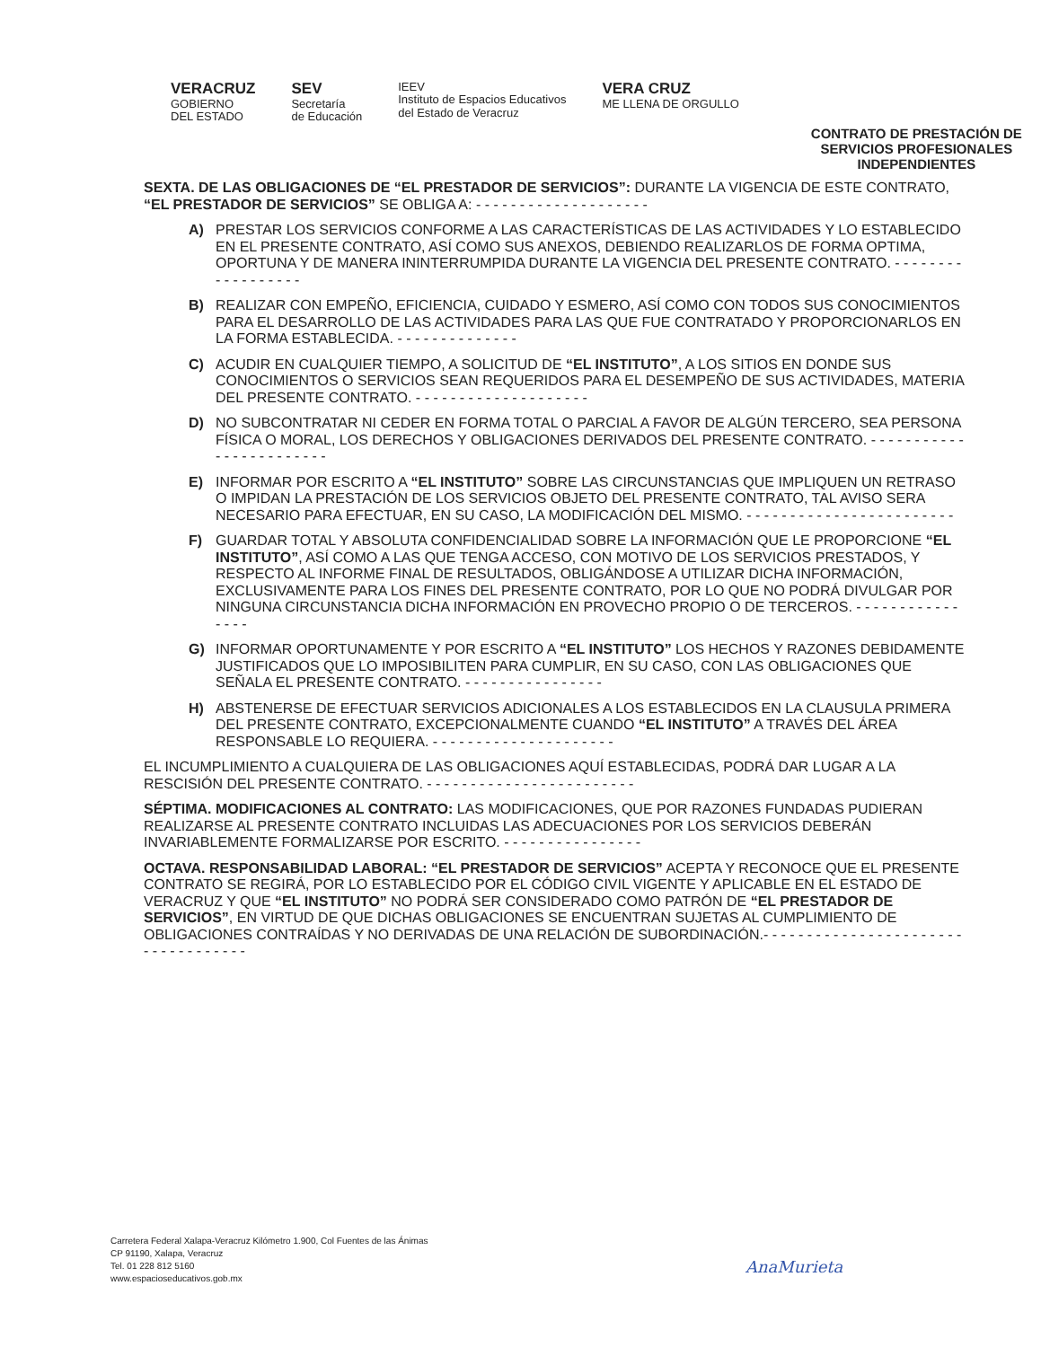VERACRUZ
GOBIERNO
DEL ESTADO
SEV
Secretaría
de Educación
IEEV
Instituto de Espacios Educativos
del Estado de Veracruz
VERA CRUZ
ME LLENA DE ORGULLO
CONTRATO DE PRESTACIÓN DE
SERVICIOS PROFESIONALES
INDEPENDIENTES
SEXTA. DE LAS OBLIGACIONES DE “EL PRESTADOR DE SERVICIOS”: DURANTE LA VIGENCIA DE ESTE CONTRATO, “EL PRESTADOR DE SERVICIOS” SE OBLIGA A: - - - - - - - - - - - - - - - - - - - -
A) PRESTAR LOS SERVICIOS CONFORME A LAS CARACTERÍSTICAS DE LAS ACTIVIDADES Y LO ESTABLECIDO EN EL PRESENTE CONTRATO, ASÍ COMO SUS ANEXOS, DEBIENDO REALIZARLOS DE FORMA OPTIMA, OPORTUNA Y DE MANERA ININTERRUMPIDA DURANTE LA VIGENCIA DEL PRESENTE CONTRATO. - - - - - - - - - - - - - - - - - -
B) REALIZAR CON EMPEÑO, EFICIENCIA, CUIDADO Y ESMERO, ASÍ COMO CON TODOS SUS CONOCIMIENTOS PARA EL DESARROLLO DE LAS ACTIVIDADES PARA LAS QUE FUE CONTRATADO Y PROPORCIONARLOS EN LA FORMA ESTABLECIDA. - - - - - - - - - - - - - -
C) ACUDIR EN CUALQUIER TIEMPO, A SOLICITUD DE “EL INSTITUTO”, A LOS SITIOS EN DONDE SUS CONOCIMIENTOS O SERVICIOS SEAN REQUERIDOS PARA EL DESEMPEÑO DE SUS ACTIVIDADES, MATERIA DEL PRESENTE CONTRATO. - - - - - - - - - - - - - - - - - - - -
D) NO SUBCONTRATAR NI CEDER EN FORMA TOTAL O PARCIAL A FAVOR DE ALGÚN TERCERO, SEA PERSONA FÍSICA O MORAL, LOS DERECHOS Y OBLIGACIONES DERIVADOS DEL PRESENTE CONTRATO. - - - - - - - - - - - - - - - - - - - - - - - -
E) INFORMAR POR ESCRITO A “EL INSTITUTO” SOBRE LAS CIRCUNSTANCIAS QUE IMPLIQUEN UN RETRASO O IMPIDAN LA PRESTACIÓN DE LOS SERVICIOS OBJETO DEL PRESENTE CONTRATO, TAL AVISO SERA NECESARIO PARA EFECTUAR, EN SU CASO, LA MODIFICACIÓN DEL MISMO. - - - - - - - - - - - - - - - - - - - - - - - -
F) GUARDAR TOTAL Y ABSOLUTA CONFIDENCIALIDAD SOBRE LA INFORMACIÓN QUE LE PROPORCIONE “EL INSTITUTO”, ASÍ COMO A LAS QUE TENGA ACCESO, CON MOTIVO DE LOS SERVICIOS PRESTADOS, Y RESPECTO AL INFORME FINAL DE RESULTADOS, OBLIGÁNDOSE A UTILIZAR DICHA INFORMACIÓN, EXCLUSIVAMENTE PARA LOS FINES DEL PRESENTE CONTRATO, POR LO QUE NO PODRÁ DIVULGAR POR NINGUNA CIRCUNSTANCIA DICHA INFORMACIÓN EN PROVECHO PROPIO O DE TERCEROS. - - - - - - - - - - - - - - - -
G) INFORMAR OPORTUNAMENTE Y POR ESCRITO A “EL INSTITUTO” LOS HECHOS Y RAZONES DEBIDAMENTE JUSTIFICADOS QUE LO IMPOSIBILITEN PARA CUMPLIR, EN SU CASO, CON LAS OBLIGACIONES QUE SEÑALA EL PRESENTE CONTRATO. - - - - - - - - - - - - - - - -
H) ABSTENERSE DE EFECTUAR SERVICIOS ADICIONALES A LOS ESTABLECIDOS EN LA CLAUSULA PRIMERA DEL PRESENTE CONTRATO, EXCEPCIONALMENTE CUANDO “EL INSTITUTO” A TRAVÉS DEL ÁREA RESPONSABLE LO REQUIERA. - - - - - - - - - - - - - - - - - - - - -
EL INCUMPLIMIENTO A CUALQUIERA DE LAS OBLIGACIONES AQUÍ ESTABLECIDAS, PODRÁ DAR LUGAR A LA RESCISIÓN DEL PRESENTE CONTRATO. - - - - - - - - - - - - - - - - - - - - - - - -
SÉPTIMA. MODIFICACIONES AL CONTRATO: LAS MODIFICACIONES, QUE POR RAZONES FUNDADAS PUDIERAN REALIZARSE AL PRESENTE CONTRATO INCLUIDAS LAS ADECUACIONES POR LOS SERVICIOS DEBERÁN INVARIABLEMENTE FORMALIZARSE POR ESCRITO. - - - - - - - - - - - - - - - -
OCTAVA. RESPONSABILIDAD LABORAL: “EL PRESTADOR DE SERVICIOS” ACEPTA Y RECONOCE QUE EL PRESENTE CONTRATO SE REGIRÁ, POR LO ESTABLECIDO POR EL CÓDIGO CIVIL VIGENTE Y APLICABLE EN EL ESTADO DE VERACRUZ Y QUE “EL INSTITUTO” NO PODRÁ SER CONSIDERADO COMO PATRÓN DE “EL PRESTADOR DE SERVICIOS”, EN VIRTUD DE QUE DICHAS OBLIGACIONES SE ENCUENTRAN SUJETAS AL CUMPLIMIENTO DE OBLIGACIONES CONTRAÍDAS Y NO DERIVADAS DE UNA RELACIÓN DE SUBORDINACIÓN.- - - - - - - - - - - - - - - - - - - - - - - - - - - - - - - - - - -
Carretera Federal Xalapa-Veracruz Kilómetro 1.900, Col Fuentes de las Ánimas
CP 91190, Xalapa, Veracruz
Tel. 01 228 812 5160
www.espacioseducativos.gob.mx
AnaMurieta